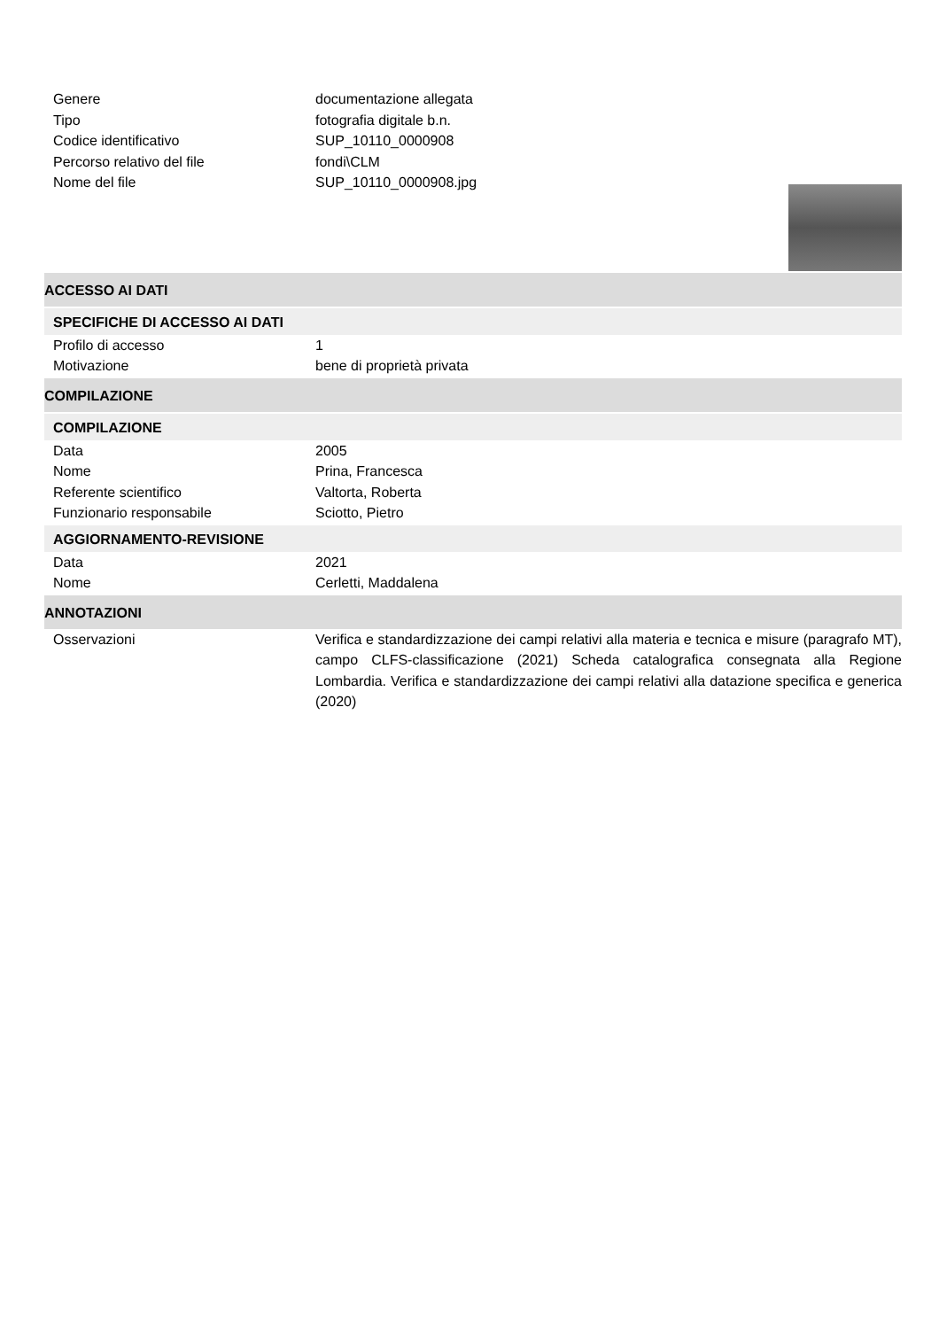Genere documentazione allegata
Tipo fotografia digitale b.n.
Codice identificativo SUP_10110_0000908
Percorso relativo del file fondi\CLM
Nome del file SUP_10110_0000908.jpg
ACCESSO AI DATI
SPECIFICHE DI ACCESSO AI DATI
Profilo di accesso 1
Motivazione bene di proprietà privata
COMPILAZIONE
COMPILAZIONE
Data 2005
Nome Prina, Francesca
Referente scientifico Valtorta, Roberta
Funzionario responsabile Sciotto, Pietro
AGGIORNAMENTO-REVISIONE
Data 2021
Nome Cerletti, Maddalena
ANNOTAZIONI
Osservazioni Verifica e standardizzazione dei campi relativi alla materia e tecnica e misure (paragrafo MT), campo CLFS-classificazione (2021) Scheda catalografica consegnata alla Regione Lombardia. Verifica e standardizzazione dei campi relativi alla datazione specifica e generica (2020)